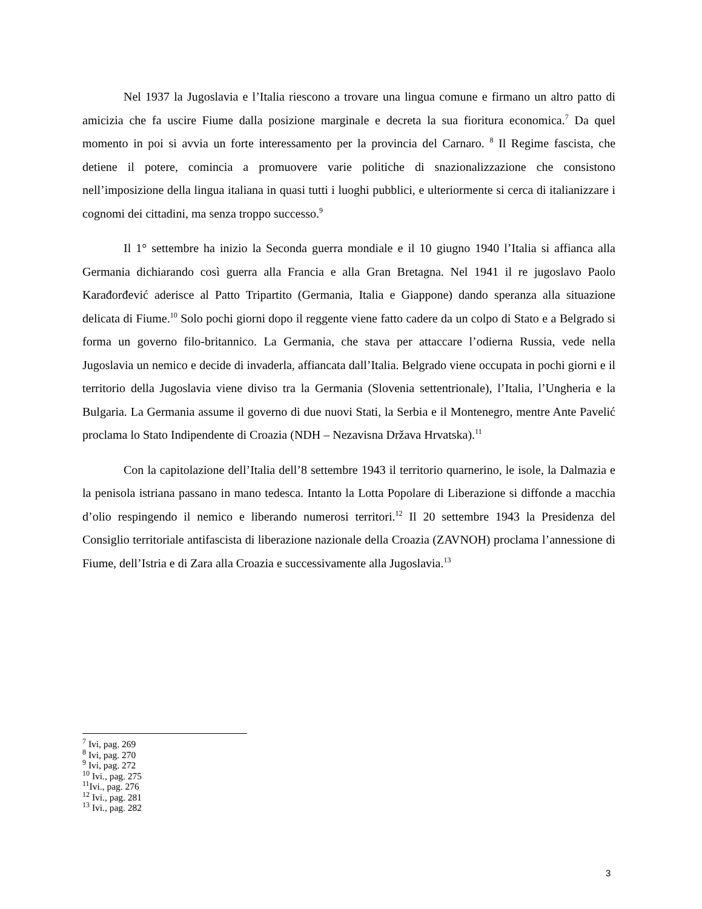Nel 1937 la Jugoslavia e l’Italia riescono a trovare una lingua comune e firmano un altro patto di amicizia che fa uscire Fiume dalla posizione marginale e decreta la sua fioritura economica.<sup>7</sup> Da quel momento in poi si avvia un forte interessamento per la provincia del Carnaro. <sup>8</sup> Il Regime fascista, che detiene il potere, comincia a promuovere varie politiche di snazionalizzazione che consistono nell’imposizione della lingua italiana in quasi tutti i luoghi pubblici, e ulteriormente si cerca di italianizzare i cognomi dei cittadini, ma senza troppo successo.<sup>9</sup>
Il 1° settembre ha inizio la Seconda guerra mondiale e il 10 giugno 1940 l’Italia si affianca alla Germania dichiarando così guerra alla Francia e alla Gran Bretagna. Nel 1941 il re jugoslavo Paolo Karađorđević aderisce al Patto Tripartito (Germania, Italia e Giappone) dando speranza alla situazione delicata di Fiume.<sup>10</sup> Solo pochi giorni dopo il reggente viene fatto cadere da un colpo di Stato e a Belgrado si forma un governo filo-britannico. La Germania, che stava per attaccare l’odierna Russia, vede nella Jugoslavia un nemico e decide di invaderla, affiancata dall’Italia. Belgrado viene occupata in pochi giorni e il territorio della Jugoslavia viene diviso tra la Germania (Slovenia settentrionale), l’Italia, l’Ungheria e la Bulgaria. La Germania assume il governo di due nuovi Stati, la Serbia e il Montenegro, mentre Ante Pavelić proclama lo Stato Indipendente di Croazia (NDH – Nezavisna Država Hrvatska).<sup>11</sup>
Con la capitolazione dell’Italia dell’8 settembre 1943 il territorio quarnerino, le isole, la Dalmazia e la penisola istriana passano in mano tedesca. Intanto la Lotta Popolare di Liberazione si diffonde a macchia d’olio respingendo il nemico e liberando numerosi territori.<sup>12</sup> Il 20 settembre 1943 la Presidenza del Consiglio territoriale antifascista di liberazione nazionale della Croazia (ZAVNOH) proclama l’annessione di Fiume, dell’Istria e di Zara alla Croazia e successivamente alla Jugoslavia.<sup>13</sup>
<sup>7</sup> Ivi, pag. 269
<sup>8</sup> Ivi, pag. 270
<sup>9</sup> Ivi, pag. 272
<sup>10</sup> Ivi., pag. 275
<sup>11</sup> Ivi., pag. 276
<sup>12</sup> Ivi., pag. 281
<sup>13</sup> Ivi., pag. 282
3